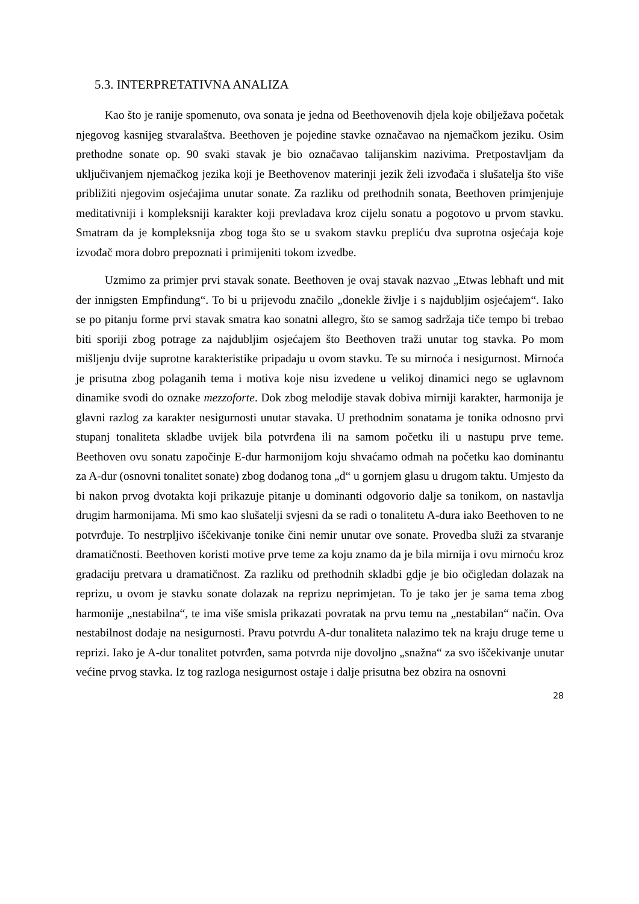5.3. INTERPRETATIVNA ANALIZA
Kao što je ranije spomenuto, ova sonata je jedna od Beethovenovih djela koje obilježava početak njegovog kasnijeg stvaralaštva. Beethoven je pojedine stavke označavao na njemačkom jeziku. Osim prethodne sonate op. 90 svaki stavak je bio označavao talijanskim nazivima. Pretpostavljam da uključivanjem njemačkog jezika koji je Beethovenov materinji jezik želi izvođača i slušatelja što više približiti njegovim osjećajima unutar sonate. Za razliku od prethodnih sonata, Beethoven primjenjuje meditativniji i kompleksniji karakter koji prevladava kroz cijelu sonatu a pogotovo u prvom stavku. Smatram da je kompleksnija zbog toga što se u svakom stavku prepliću dva suprotna osjećaja koje izvođač mora dobro prepoznati i primijeniti tokom izvedbe.
Uzmimo za primjer prvi stavak sonate. Beethoven je ovaj stavak nazvao „Etwas lebhaft und mit der innigsten Empfindung“. To bi u prijevodu značilo „donekle življe i s najdubljim osjećajem“. Iako se po pitanju forme prvi stavak smatra kao sonatni allegro, što se samog sadržaja tiče tempo bi trebao biti sporiji zbog potrage za najdubljim osjećajem što Beethoven traži unutar tog stavka. Po mom mišljenju dvije suprotne karakteristike pripadaju u ovom stavku. Te su mirnoća i nesigurnost. Mirnoća je prisutna zbog polaganih tema i motiva koje nisu izvedene u velikoj dinamici nego se uglavnom dinamike svodi do oznake mezzoforte. Dok zbog melodije stavak dobiva mirniji karakter, harmonija je glavni razlog za karakter nesigurnosti unutar stavaka. U prethodnim sonatama je tonika odnosno prvi stupanj tonaliteta skladbe uvijek bila potvrđena ili na samom početku ili u nastupu prve teme. Beethoven ovu sonatu započinje E-dur harmonijom koju shvaćamo odmah na početku kao dominantu za A-dur (osnovni tonalitet sonate) zbog dodanog tona „d“ u gornjem glasu u drugom taktu. Umjesto da bi nakon prvog dvotakta koji prikazuje pitanje u dominanti odgovorio dalje sa tonikom, on nastavlja drugim harmonijama. Mi smo kao slušatelji svjesni da se radi o tonalitetu A-dura iako Beethoven to ne potvrđuje. To nestrpljivo iščekivanje tonike čini nemir unutar ove sonate. Provedba služi za stvaranje dramatičnosti. Beethoven koristi motive prve teme za koju znamo da je bila mirnija i ovu mirnoću kroz gradaciju pretvara u dramatičnost. Za razliku od prethodnih skladbi gdje je bio očigledan dolazak na reprizu, u ovom je stavku sonate dolazak na reprizu neprimjetan. To je tako jer je sama tema zbog harmonije „nestabilna“, te ima više smisla prikazati povratak na prvu temu na „nestabilan“ način. Ova nestabilnost dodaje na nesigurnosti. Pravu potvrdu A-dur tonaliteta nalazimo tek na kraju druge teme u reprizi. Iako je A-dur tonalitet potvrđen, sama potvrda nije dovoljno „snažna“ za svo iščekivanje unutar većine prvog stavka. Iz tog razloga nesigurnost ostaje i dalje prisutna bez obzira na osnovni
28